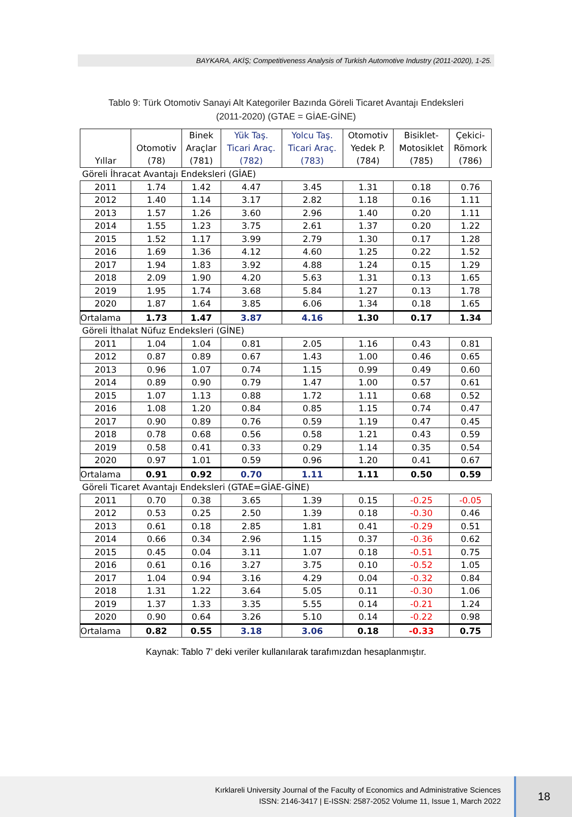BAYKARA, AKİŞ; Competitiveness Analysis of Turkish Automotive Industry (2011-2020), 1-25.
Tablo 9: Türk Otomotiv Sanayi Alt Kategoriler Bazında Göreli Ticaret Avantajı Endeksleri
(2011-2020) (GTAE = GİAE-GİNE)
| Yıllar | Otomotiv (78) | Binek Araçlar (781) | Yük Taş. Ticari Araç. (782) | Yolcu Taş. Ticari Araç. (783) | Otomotiv Yedek P. (784) | Bisiklet- Motosiklet (785) | Çekici- Römork (786) |
| --- | --- | --- | --- | --- | --- | --- | --- |
| Göreli İhracat Avantajı Endeksleri (GİAE) | | | | | | | |
| 2011 | 1.74 | 1.42 | 4.47 | 3.45 | 1.31 | 0.18 | 0.76 |
| 2012 | 1.40 | 1.14 | 3.17 | 2.82 | 1.18 | 0.16 | 1.11 |
| 2013 | 1.57 | 1.26 | 3.60 | 2.96 | 1.40 | 0.20 | 1.11 |
| 2014 | 1.55 | 1.23 | 3.75 | 2.61 | 1.37 | 0.20 | 1.22 |
| 2015 | 1.52 | 1.17 | 3.99 | 2.79 | 1.30 | 0.17 | 1.28 |
| 2016 | 1.69 | 1.36 | 4.12 | 4.60 | 1.25 | 0.22 | 1.52 |
| 2017 | 1.94 | 1.83 | 3.92 | 4.88 | 1.24 | 0.15 | 1.29 |
| 2018 | 2.09 | 1.90 | 4.20 | 5.63 | 1.31 | 0.13 | 1.65 |
| 2019 | 1.95 | 1.74 | 3.68 | 5.84 | 1.27 | 0.13 | 1.78 |
| 2020 | 1.87 | 1.64 | 3.85 | 6.06 | 1.34 | 0.18 | 1.65 |
| Ortalama | 1.73 | 1.47 | 3.87 | 4.16 | 1.30 | 0.17 | 1.34 |
| Göreli İthalat Nüfuz Endeksleri (GİNE) | | | | | | | |
| 2011 | 1.04 | 1.04 | 0.81 | 2.05 | 1.16 | 0.43 | 0.81 |
| 2012 | 0.87 | 0.89 | 0.67 | 1.43 | 1.00 | 0.46 | 0.65 |
| 2013 | 0.96 | 1.07 | 0.74 | 1.15 | 0.99 | 0.49 | 0.60 |
| 2014 | 0.89 | 0.90 | 0.79 | 1.47 | 1.00 | 0.57 | 0.61 |
| 2015 | 1.07 | 1.13 | 0.88 | 1.72 | 1.11 | 0.68 | 0.52 |
| 2016 | 1.08 | 1.20 | 0.84 | 0.85 | 1.15 | 0.74 | 0.47 |
| 2017 | 0.90 | 0.89 | 0.76 | 0.59 | 1.19 | 0.47 | 0.45 |
| 2018 | 0.78 | 0.68 | 0.56 | 0.58 | 1.21 | 0.43 | 0.59 |
| 2019 | 0.58 | 0.41 | 0.33 | 0.29 | 1.14 | 0.35 | 0.54 |
| 2020 | 0.97 | 1.01 | 0.59 | 0.96 | 1.20 | 0.41 | 0.67 |
| Ortalama | 0.91 | 0.92 | 0.70 | 1.11 | 1.11 | 0.50 | 0.59 |
| Göreli Ticaret Avantajı Endeksleri (GTAE=GİAE-GİNE) | | | | | | | |
| 2011 | 0.70 | 0.38 | 3.65 | 1.39 | 0.15 | -0.25 | -0.05 |
| 2012 | 0.53 | 0.25 | 2.50 | 1.39 | 0.18 | -0.30 | 0.46 |
| 2013 | 0.61 | 0.18 | 2.85 | 1.81 | 0.41 | -0.29 | 0.51 |
| 2014 | 0.66 | 0.34 | 2.96 | 1.15 | 0.37 | -0.36 | 0.62 |
| 2015 | 0.45 | 0.04 | 3.11 | 1.07 | 0.18 | -0.51 | 0.75 |
| 2016 | 0.61 | 0.16 | 3.27 | 3.75 | 0.10 | -0.52 | 1.05 |
| 2017 | 1.04 | 0.94 | 3.16 | 4.29 | 0.04 | -0.32 | 0.84 |
| 2018 | 1.31 | 1.22 | 3.64 | 5.05 | 0.11 | -0.30 | 1.06 |
| 2019 | 1.37 | 1.33 | 3.35 | 5.55 | 0.14 | -0.21 | 1.24 |
| 2020 | 0.90 | 0.64 | 3.26 | 5.10 | 0.14 | -0.22 | 0.98 |
| Ortalama | 0.82 | 0.55 | 3.18 | 3.06 | 0.18 | -0.33 | 0.75 |
Kaynak: Tablo 7’ deki veriler kullanılarak tarafımızdan hesaplanmıştır.
Kırklareli University Journal of the Faculty of Economics and Administrative Sciences
ISSN: 2146-3417 | E-ISSN: 2587-2052 Volume 11, Issue 1, March 2022
18